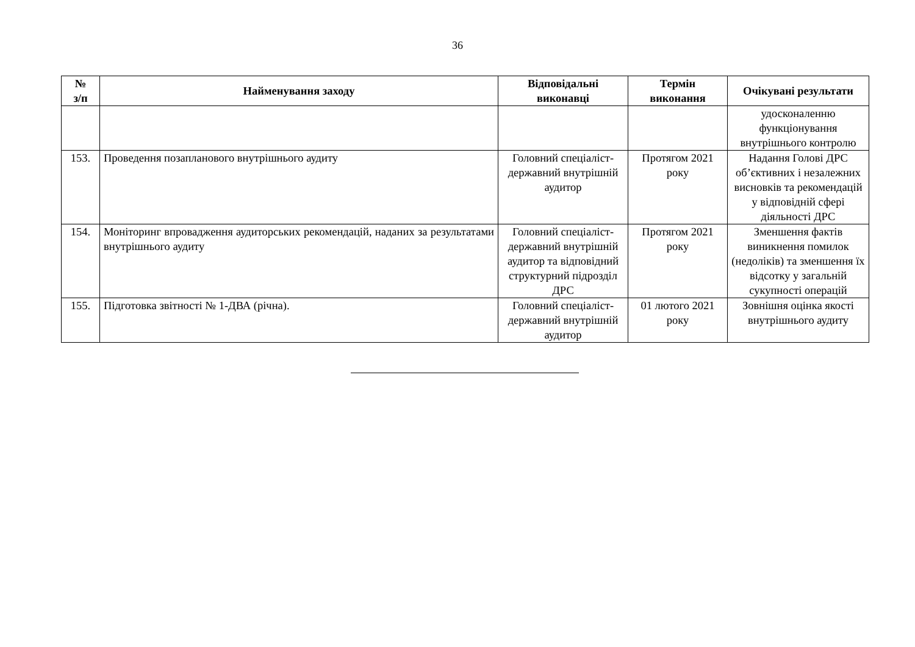36
| № з/п | Найменування заходу | Відповідальні виконавці | Термін виконання | Очікувані результати |
| --- | --- | --- | --- | --- |
| | | | | удосконаленню функціонування внутрішнього контролю |
| 153. | Проведення позапланового внутрішнього аудиту | Головний спеціаліст-державний внутрішній аудитор | Протягом 2021 року | Надання Голові ДРС об’єктивних і незалежних висновків та рекомендацій у відповідній сфері діяльності ДРС |
| 154. | Моніторинг впровадження аудиторських рекомендацій, наданих за результатами внутрішнього аудиту | Головний спеціаліст-державний внутрішній аудитор та відповідний структурний підрозділ ДРС | Протягом 2021 року | Зменшення фактів виникнення помилок (недоліків) та зменшення їх відсотку у загальній сукупності операцій |
| 155. | Підготовка звітності № 1-ДВА (річна). | Головний спеціаліст-державний внутрішній аудитор | 01 лютого 2021 року | Зовнішня оцінка якості внутрішнього аудиту |